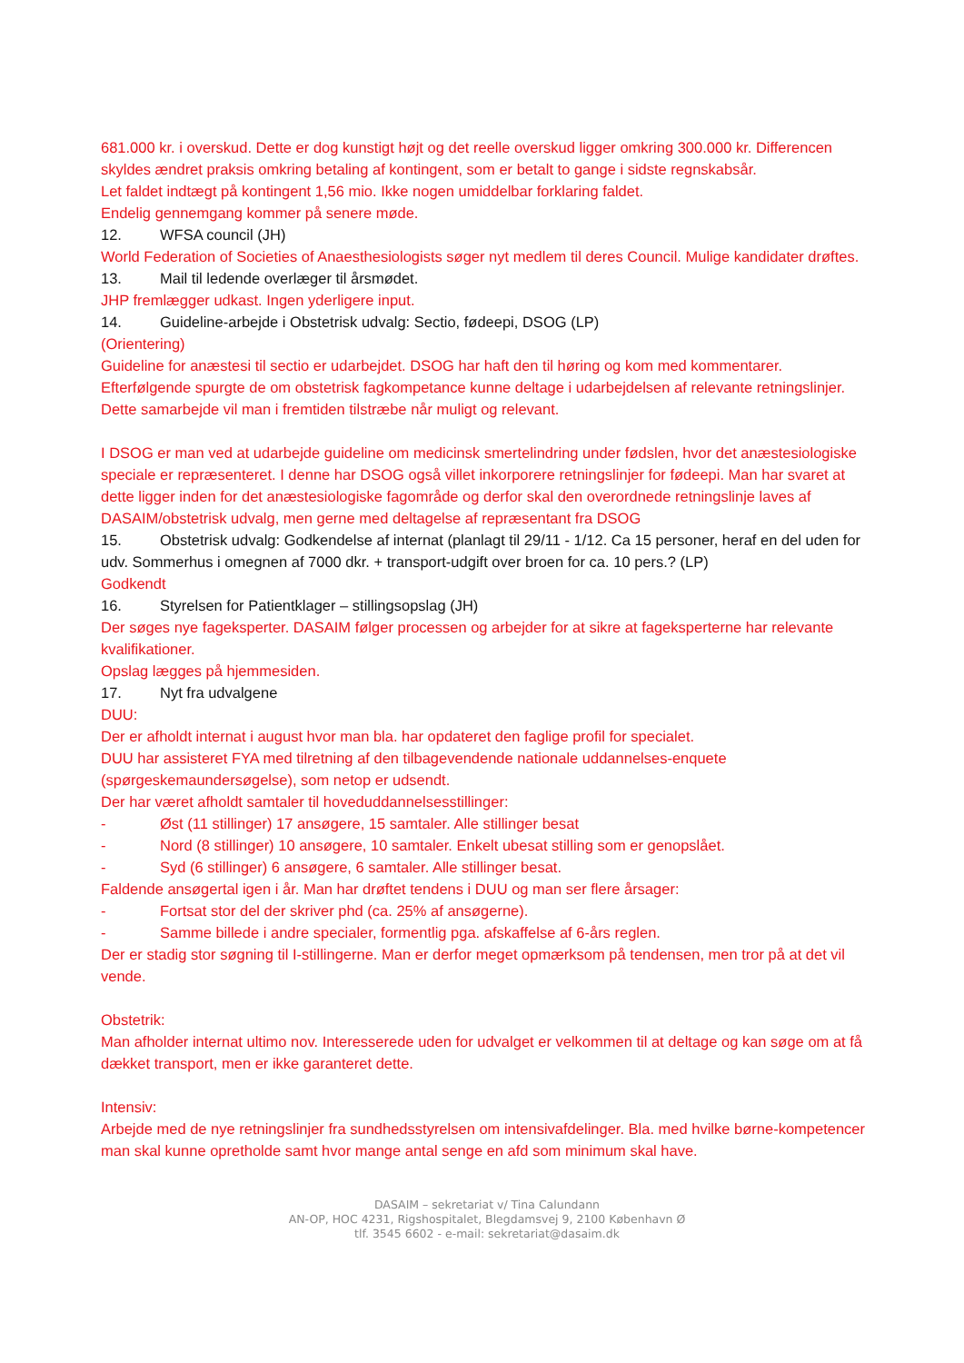681.000 kr. i overskud. Dette er dog kunstigt højt og det reelle overskud ligger omkring 300.000 kr. Differencen skyldes ændret praksis omkring betaling af kontingent, som er betalt to gange i sidste regnskabsår.
Let faldet indtægt på kontingent 1,56 mio. Ikke nogen umiddelbar forklaring faldet.
Endelig gennemgang kommer på senere møde.
12. WFSA council (JH)
World Federation of Societies of Anaesthesiologists søger nyt medlem til deres Council. Mulige kandidater drøftes.
13. Mail til ledende overlæger til årsmødet.
JHP fremlægger udkast. Ingen yderligere input.
14. Guideline-arbejde i Obstetrisk udvalg: Sectio, fødeepi, DSOG (LP)
(Orientering)
Guideline for anæstesi til sectio er udarbejdet. DSOG har haft den til høring og kom med kommentarer. Efterfølgende spurgte de om obstetrisk fagkompetance kunne deltage i udarbejdelsen af relevante retningslinjer. Dette samarbejde vil man i fremtiden tilstræbe når muligt og relevant.
I DSOG er man ved at udarbejde guideline om medicinsk smertelindring under fødslen, hvor det anæstesiologiske speciale er repræsenteret. I denne har DSOG også villet inkorporere retningslinjer for fødeepi. Man har svaret at dette ligger inden for det anæstesiologiske fagområde og derfor skal den overordnede retningslinje laves af DASAIM/obstetrisk udvalg, men gerne med deltagelse af repræsentant fra DSOG
15. Obstetrisk udvalg: Godkendelse af internat (planlagt til 29/11 - 1/12. Ca 15 personer, heraf en del uden for udv. Sommerhus i omegnen af 7000 dkr. + transport-udgift over broen for ca. 10 pers.? (LP)
Godkendt
16. Styrelsen for Patientklager – stillingsopslag (JH)
Der søges nye fageksperter. DASAIM følger processen og arbejder for at sikre at fageksperterne har relevante kvalifikationer.
Opslag lægges på hjemmesiden.
17. Nyt fra udvalgene
DUU:
Der er afholdt internat i august hvor man bla. har opdateret den faglige profil for specialet.
DUU har assisteret FYA med tilretning af den tilbagevendende nationale uddannelses-enquete (spørgeskemaundersøgelse), som netop er udsendt.
Der har været afholdt samtaler til hoveduddannelsesstillinger:
- Øst (11 stillinger) 17 ansøgere, 15 samtaler. Alle stillinger besat
- Nord (8 stillinger) 10 ansøgere, 10 samtaler. Enkelt ubesat stilling som er genopslået.
- Syd (6 stillinger) 6 ansøgere, 6 samtaler. Alle stillinger besat.
Faldende ansøgertal igen i år. Man har drøftet tendens i DUU og man ser flere årsager:
- Fortsat stor del der skriver phd (ca. 25% af ansøgerne).
- Samme billede i andre specialer, formentlig pga. afskaffelse af 6-års reglen.
Der er stadig stor søgning til I-stillingerne. Man er derfor meget opmærksom på tendensen, men tror på at det vil vende.
Obstetrik:
Man afholder internat ultimo nov. Interesserede uden for udvalget er velkommen til at deltage og kan søge om at få dækket transport, men er ikke garanteret dette.
Intensiv:
Arbejde med de nye retningslinjer fra sundhedsstyrelsen om intensivafdelinger. Bla. med hvilke børne-kompetencer man skal kunne opretholde samt hvor mange antal senge en afd som minimum skal have.
DASAIM – sekretariat v/ Tina Calundann
AN-OP, HOC 4231, Rigshospitalet, Blegdamsvej 9, 2100 København Ø
tlf. 3545 6602 - e-mail: sekretariat@dasaim.dk